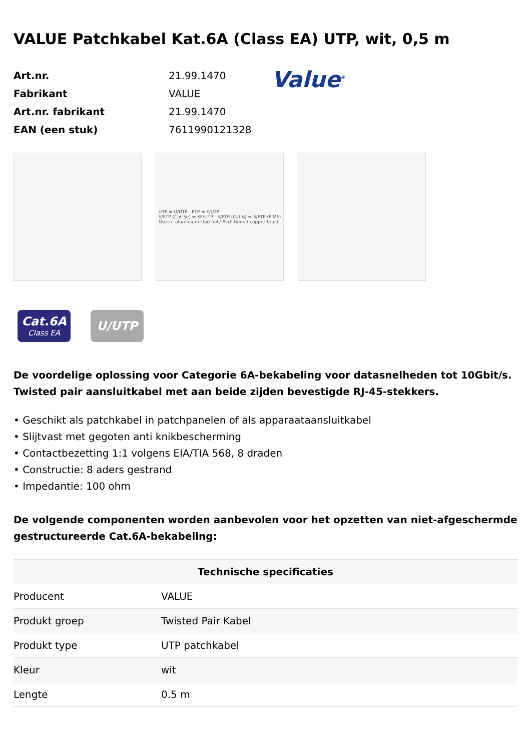VALUE Patchkabel Kat.6A (Class EA) UTP, wit, 0,5 m
| Art.nr. | 21.99.1470 |
| Fabrikant | VALUE |
| Art.nr. fabrikant | 21.99.1470 |
| EAN (een stuk) | 7611990121328 |
Value<sup>®</sup>
UTP = U/UTP FTP = F/UTP
S/FTP (Cat.5e) = SF/UTP S/FTP (Cat.6) = S/FTP (PiMF)
Green: aluminium clad foil / Red: tinned copper braid
Cat.6A
Class EA
U/UTP
De voordelige oplossing voor Categorie 6A-bekabeling voor datasnelheden tot 10Gbit/s. Twisted pair aansluitkabel met aan beide zijden bevestigde RJ-45-stekkers.
• Geschikt als patchkabel in patchpanelen of als apparaataansluitkabel
• Slijtvast met gegoten anti knikbescherming
• Contactbezetting 1:1 volgens EIA/TIA 568, 8 draden
• Constructie: 8 aders gestrand
• Impedantie: 100 ohm
De volgende componenten worden aanbevolen voor het opzetten van niet-afgeschermde gestructureerde Cat.6A-bekabeling:
| Technische specificaties | |
| --- | --- |
| Producent | VALUE |
| Produkt groep | Twisted Pair Kabel |
| Produkt type | UTP patchkabel |
| Kleur | wit |
| Lengte | 0.5 m |